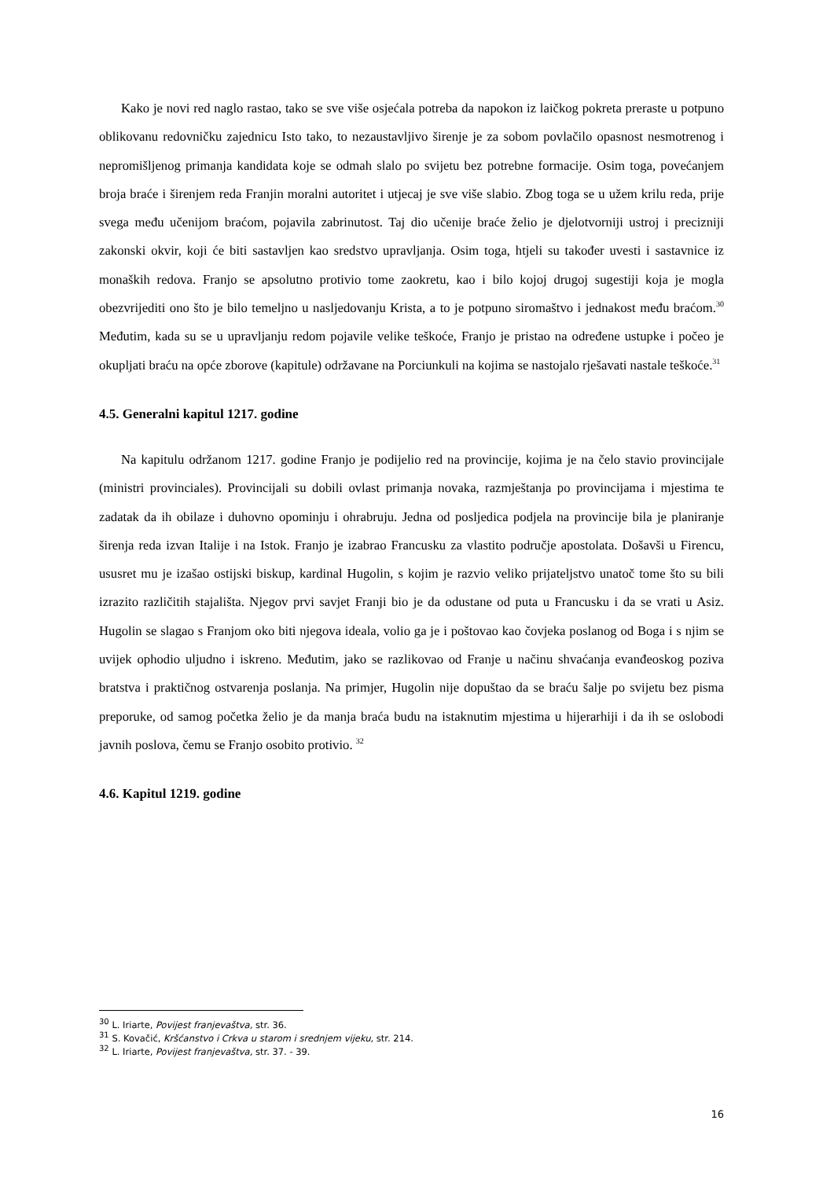Kako je novi red naglo rastao, tako se sve više osjećala potreba da napokon iz laičkog pokreta preraste u potpuno oblikovanu redovničku zajednicu Isto tako, to nezaustavljivo širenje je za sobom povlačilo opasnost nesmotrenog i nepromišljenog primanja kandidata koje se odmah slalo po svijetu bez potrebne formacije. Osim toga, povećanjem broja braće i širenjem reda Franjin moralni autoritet i utjecaj je sve više slabio. Zbog toga se u užem krilu reda, prije svega među učenijom braćom, pojavila zabrinutost. Taj dio učenije braće želio je djelotvorniji ustroj i precizniji zakonski okvir, koji će biti sastavljen kao sredstvo upravljanja. Osim toga, htjeli su također uvesti i sastavnice iz monaških redova. Franjo se apsolutno protivio tome zaokretu, kao i bilo kojoj drugoj sugestiji koja je mogla obezvrijediti ono što je bilo temeljno u nasljedovanju Krista, a to je potpuno siromaštvo i jednakost među braćom.<sup>30</sup> Međutim, kada su se u upravljanju redom pojavile velike teškoće, Franjo je pristao na određene ustupke i počeo je okupljati braću na opće zborove (kapitule) održavane na Porciunkuli na kojima se nastojalo rješavati nastale teškoće.<sup>31</sup>
4.5. Generalni kapitul 1217. godine
Na kapitulu održanom 1217. godine Franjo je podijelio red na provincije, kojima je na čelo stavio provincijale (ministri provinciales). Provincijali su dobili ovlast primanja novaka, razmještanja po provincijama i mjestima te zadatak da ih obilaze i duhovno opominju i ohrabruju. Jedna od posljedica podjela na provincije bila je planiranje širenja reda izvan Italije i na Istok. Franjo je izabrao Francusku za vlastito područje apostolata. Došavši u Firencu, ususret mu je izašao ostijski biskup, kardinal Hugolin, s kojim je razvio veliko prijateljstvo unatoč tome što su bili izrazito različitih stajališta. Njegov prvi savjet Franji bio je da odustane od puta u Francusku i da se vrati u Asiz. Hugolin se slagao s Franjom oko biti njegova ideala, volio ga je i poštovao kao čovjeka poslanog od Boga i s njim se uvijek ophodio uljudno i iskreno. Međutim, jako se razlikovao od Franje u načinu shvaćanja evanđeoskog poziva bratstva i praktičnog ostvarenja poslanja. Na primjer, Hugolin nije dopuštao da se braću šalje po svijetu bez pisma preporuke, od samog početka želio je da manja braća budu na istaknutim mjestima u hijerarhiji i da ih se oslobodi javnih poslova, čemu se Franjo osobito protivio. <sup>32</sup>
4.6. Kapitul 1219. godine
<sup>30</sup> L. Iriarte, Povijest franjevaštva, str. 36.
<sup>31</sup> S. Kovačić, Kršćanstvo i Crkva u starom i srednjem vijeku, str. 214.
<sup>32</sup> L. Iriarte, Povijest franjevaštva, str. 37. - 39.
16